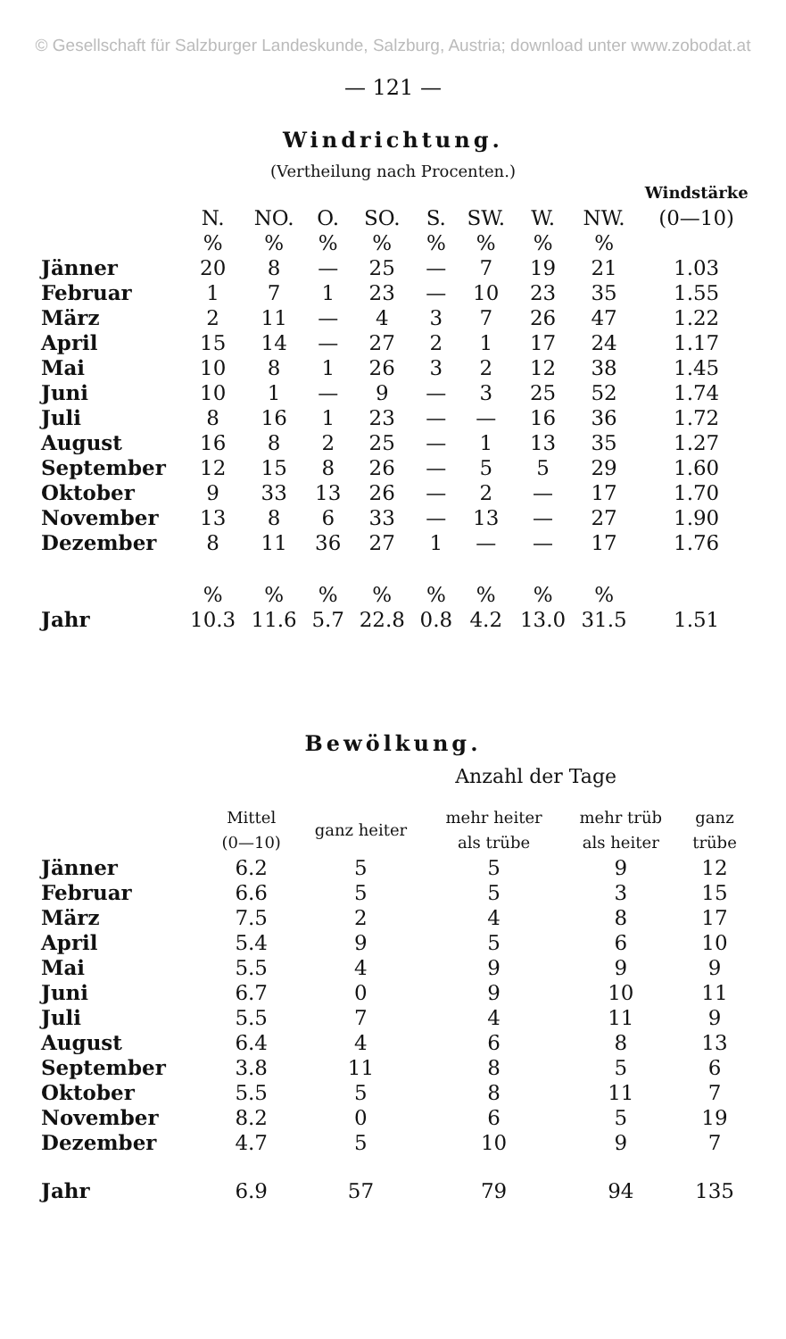© Gesellschaft für Salzburger Landeskunde, Salzburg, Austria; download unter www.zobodat.at
— 121 —
Windrichtung.
(Vertheilung nach Procenten.)
| | | | | | | | | | Windstärke |
| --- | --- | --- | --- | --- | --- | --- | --- | --- | --- |
| | N. | NO. | O. | SO. | S. | SW. | W. | NW. | (0—10) |
| | % | % | % | % | % | % | % | % | |
| Jänner | 20 | 8 | — | 25 | — | 7 | 19 | 21 | 1.03 |
| Februar | 1 | 7 | 1 | 23 | — | 10 | 23 | 35 | 1.55 |
| März | 2 | 11 | — | 4 | 3 | 7 | 26 | 47 | 1.22 |
| April | 15 | 14 | — | 27 | 2 | 1 | 17 | 24 | 1.17 |
| Mai | 10 | 8 | 1 | 26 | 3 | 2 | 12 | 38 | 1.45 |
| Juni | 10 | 1 | — | 9 | — | 3 | 25 | 52 | 1.74 |
| Juli | 8 | 16 | 1 | 23 | — | — | 16 | 36 | 1.72 |
| August | 16 | 8 | 2 | 25 | — | 1 | 13 | 35 | 1.27 |
| September | 12 | 15 | 8 | 26 | — | 5 | 5 | 29 | 1.60 |
| Oktober | 9 | 33 | 13 | 26 | — | 2 | — | 17 | 1.70 |
| November | 13 | 8 | 6 | 33 | — | 13 | — | 27 | 1.90 |
| Dezember | 8 | 11 | 36 | 27 | 1 | — | — | 17 | 1.76 |
| | % | % | % | % | % | % | % | % | |
| Jahr | 10.3 | 11.6 | 5.7 | 22.8 | 0.8 | 4.2 | 13.0 | 31.5 | 1.51 |
Bewölkung.
Anzahl der Tage
| | Mittel (0—10) | ganz heiter | mehr heiter als trübe | mehr trüb als heiter | ganz trübe |
| --- | --- | --- | --- | --- | --- |
| Jänner | 6.2 | 5 | 5 | 9 | 12 |
| Februar | 6.6 | 5 | 5 | 3 | 15 |
| März | 7.5 | 2 | 4 | 8 | 17 |
| April | 5.4 | 9 | 5 | 6 | 10 |
| Mai | 5.5 | 4 | 9 | 9 | 9 |
| Juni | 6.7 | 0 | 9 | 10 | 11 |
| Juli | 5.5 | 7 | 4 | 11 | 9 |
| August | 6.4 | 4 | 6 | 8 | 13 |
| September | 3.8 | 11 | 8 | 5 | 6 |
| Oktober | 5.5 | 5 | 8 | 11 | 7 |
| November | 8.2 | 0 | 6 | 5 | 19 |
| Dezember | 4.7 | 5 | 10 | 9 | 7 |
| Jahr | 6.9 | 57 | 79 | 94 | 135 |